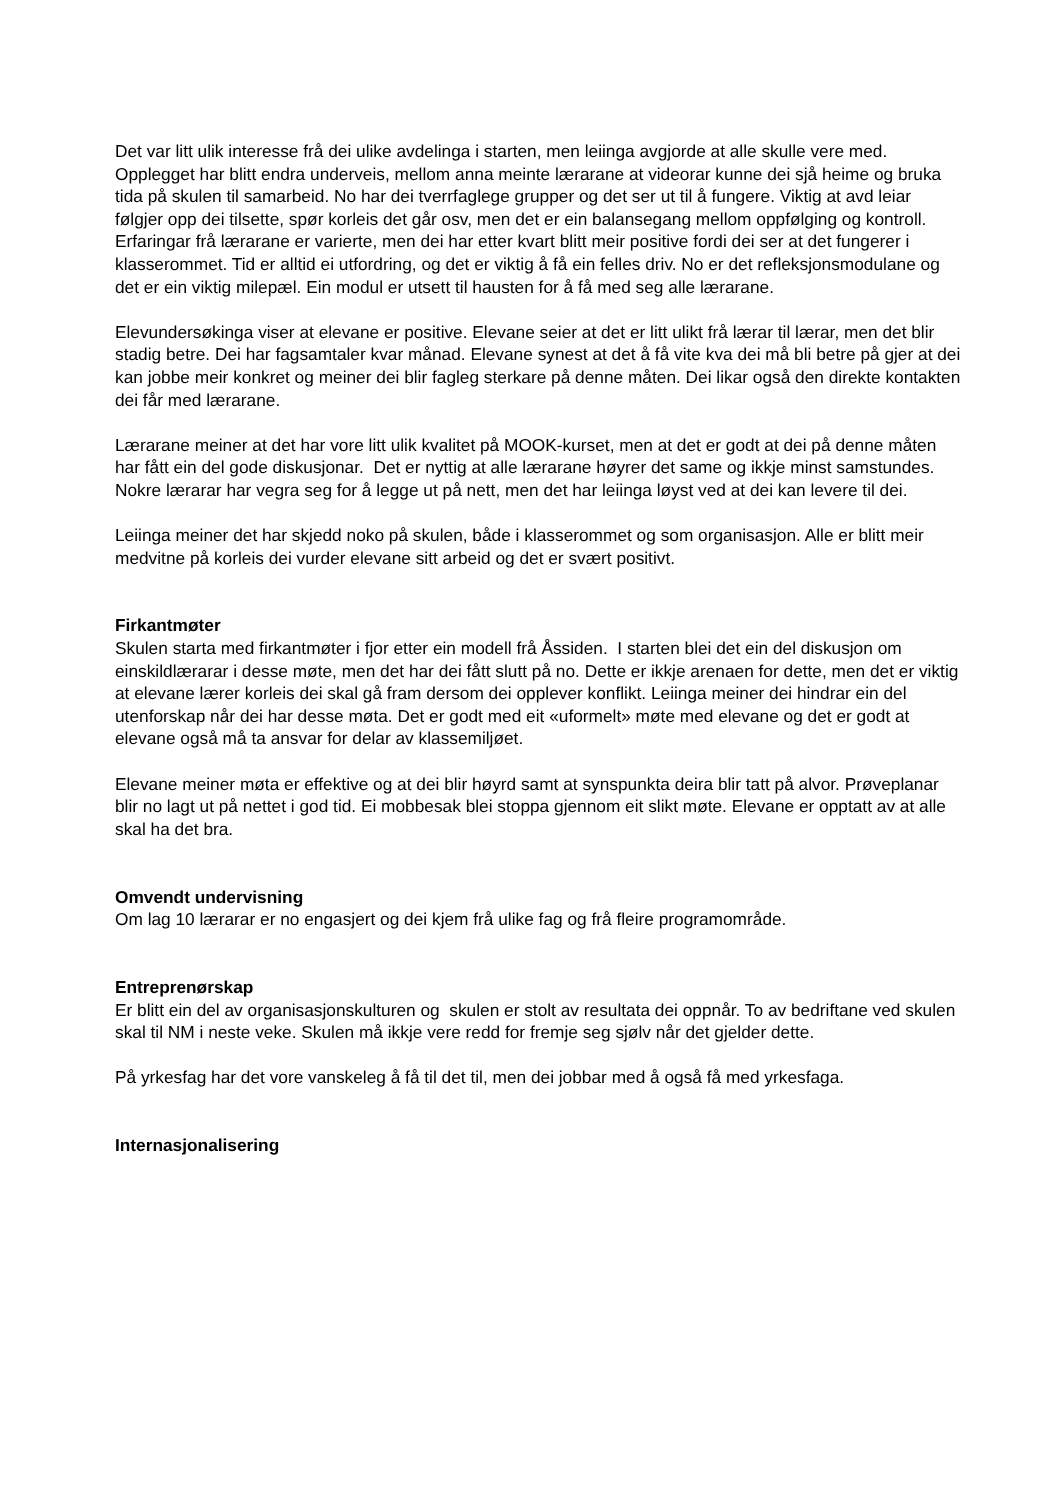Det var litt ulik interesse frå dei ulike avdelinga i starten, men leiinga avgjorde at alle skulle vere med. Opplegget har blitt endra underveis, mellom anna meinte lærarane at videorar kunne dei sjå heime og bruka tida på skulen til samarbeid. No har dei tverrfaglege grupper og det ser ut til å fungere. Viktig at avd leiar følgjer opp dei tilsette, spør korleis det går osv, men det er ein balansegang mellom oppfølging og kontroll. Erfaringar frå lærarane er varierte, men dei har etter kvart blitt meir positive fordi dei ser at det fungerer i klasserommet. Tid er alltid ei utfordring, og det er viktig å få ein felles driv. No er det refleksjonsmodulane og det er ein viktig milepæl. Ein modul er utsett til hausten for å få med seg alle lærarane.
Elevundersøkinga viser at elevane er positive. Elevane seier at det er litt ulikt frå lærar til lærar, men det blir stadig betre. Dei har fagsamtaler kvar månad. Elevane synest at det å få vite kva dei må bli betre på gjer at dei kan jobbe meir konkret og meiner dei blir fagleg sterkare på denne måten. Dei likar også den direkte kontakten dei får med lærarane.
Lærarane meiner at det har vore litt ulik kvalitet på MOOK-kurset, men at det er godt at dei på denne måten har fått ein del gode diskusjonar. Det er nyttig at alle lærarane høyrer det same og ikkje minst samstundes. Nokre lærarar har vegra seg for å legge ut på nett, men det har leiinga løyst ved at dei kan levere til dei.
Leiinga meiner det har skjedd noko på skulen, både i klasserommet og som organisasjon. Alle er blitt meir medvitne på korleis dei vurder elevane sitt arbeid og det er svært positivt.
Firkantmøter
Skulen starta med firkantmøter i fjor etter ein modell frå Åssiden. I starten blei det ein del diskusjon om einskildlærarar i desse møte, men det har dei fått slutt på no. Dette er ikkje arenaen for dette, men det er viktig at elevane lærer korleis dei skal gå fram dersom dei opplever konflikt. Leiinga meiner dei hindrar ein del utenforskap når dei har desse møta. Det er godt med eit «uformelt» møte med elevane og det er godt at elevane også må ta ansvar for delar av klassemiljøet.
Elevane meiner møta er effektive og at dei blir høyrd samt at synspunkta deira blir tatt på alvor. Prøveplanar blir no lagt ut på nettet i god tid. Ei mobbesak blei stoppa gjennom eit slikt møte. Elevane er opptatt av at alle skal ha det bra.
Omvendt undervisning
Om lag 10 lærarar er no engasjert og dei kjem frå ulike fag og frå fleire programområde.
Entreprenørskap
Er blitt ein del av organisasjonskulturen og skulen er stolt av resultata dei oppnår. To av bedriftane ved skulen skal til NM i neste veke. Skulen må ikkje vere redd for fremje seg sjølv når det gjelder dette.
På yrkesfag har det vore vanskeleg å få til det til, men dei jobbar med å også få med yrkesfaga.
Internasjonalisering